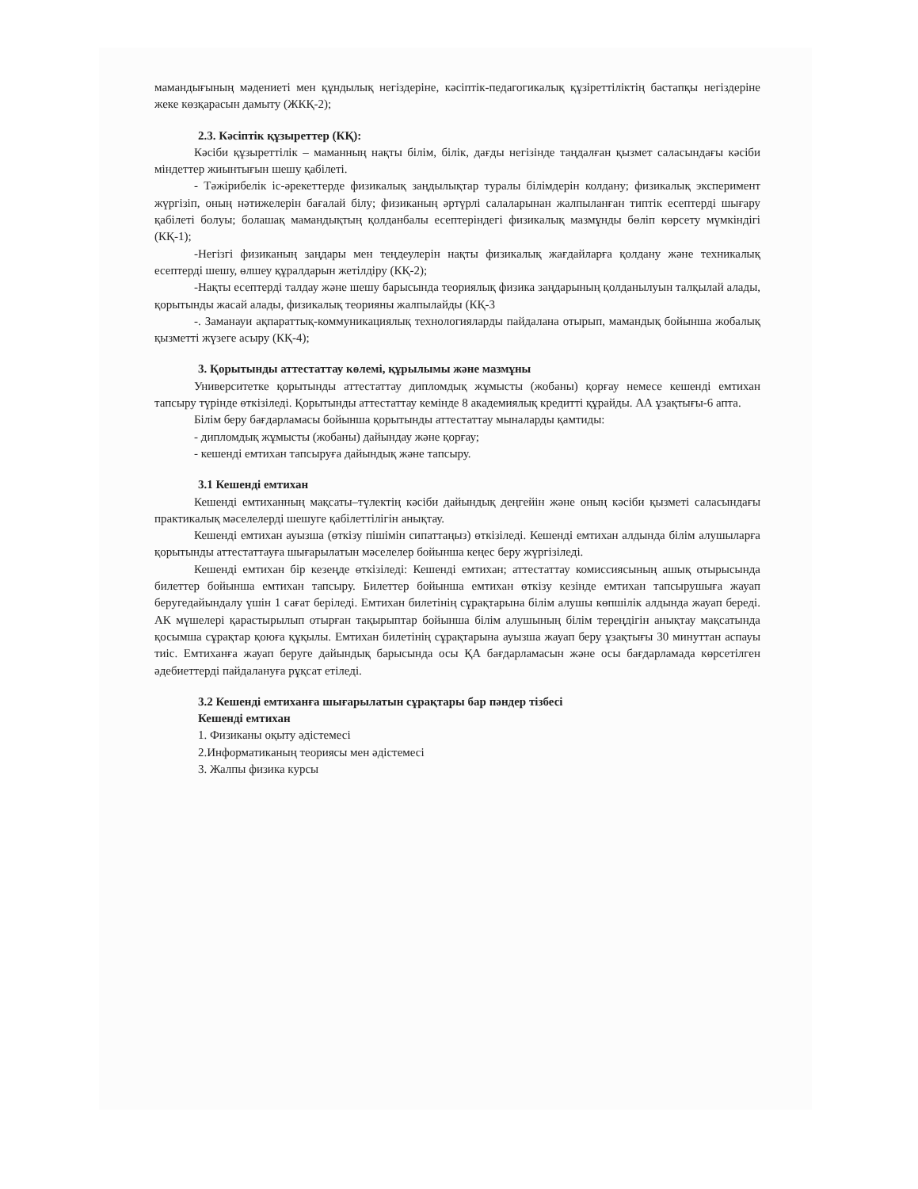мамандығының мәдениеті мен құндылық негіздеріне, кәсіптік-педагогикалық құзіреттіліктің бастапқы негіздеріне жеке көзқарасын дамыту (ЖКҚ-2);
2.3. Кәсіптік құзыреттер (КҚ):
Кәсіби құзыреттілік – маманның нақты білім, білік, дағды негізінде таңдалған қызмет саласындағы кәсіби міндеттер жиынтығын шешу қабілеті.
- Тәжірибелік іс-әрекеттерде физикалық заңдылықтар туралы білімдерін колдану; физикалық эксперимент жүргізіп, оның нәтижелерін бағалай білу; физиканың әртүрлі салаларынан жалпыланған типтік есептерді шығару қабілеті болуы; болашақ мамандықтың қолданбалы есептеріндегі физикалық мазмұнды бөліп көрсету мүмкіндігі (КҚ-1);
-Негізгі физиканың заңдары мен теңдеулерін нақты физикалық жағдайларға қолдану және техникалық есептерді шешу, өлшеу құралдарын жетілдіру (КҚ-2);
-Нақты есептерді талдау және шешу барысында теориялық физика заңдарының қолданылуын талқылай алады, қорытынды жасай алады, физикалық теорияны жалпылайды (КҚ-3
-. Заманауи ақпараттық-коммуникациялық технологияларды пайдалана отырып, мамандық бойынша жобалық қызметті жүзеге асыру (КҚ-4);
3. Қорытынды аттестаттау көлемі, құрылымы және мазмұны
Университетке қорытынды аттестаттау дипломдық жұмысты (жобаны) қорғау немесе кешенді емтихан тапсыру түрінде өткізіледі. Қорытынды аттестаттау кемінде 8 академиялық кредитті құрайды. АА ұзақтығы-6 апта.
Білім беру бағдарламасы бойынша қорытынды аттестаттау мыналарды қамтиды:
- дипломдық жұмысты (жобаны) дайындау және қорғау;
- кешенді емтихан тапсыруға дайындық және тапсыру.
3.1 Кешенді емтихан
Кешенді емтиханның мақсаты–түлектің кәсіби дайындық деңгейін және оның кәсіби қызметі саласындағы практикалық мәселелерді шешуге қабілеттілігін анықтау.
Кешенді емтихан ауызша (өткізу пішімін сипаттаңыз) өткізіледі. Кешенді емтихан алдында білім алушыларға қорытынды аттестаттауға шығарылатын мәселелер бойынша кеңес беру жүргізіледі.
Кешенді емтихан бір кезеңде өткізіледі: Кешенді емтихан; аттестаттау комиссиясының ашық отырысында билеттер бойынша емтихан тапсыру. Билеттер бойынша емтихан өткізу кезінде емтихан тапсырушыға жауап беругедайындалу үшін 1 сағат беріледі. Емтихан билетінің сұрақтарына білім алушы көпшілік алдында жауап береді. АК мүшелері қарастырылып отырған тақырыптар бойынша білім алушының білім тереңдігін анықтау мақсатында қосымша сұрақтар қоюға құқылы. Емтихан билетінің сұрақтарына ауызша жауап беру ұзақтығы 30 минуттан аспауы тиіс. Емтиханға жауап беруге дайындық барысында осы ҚА бағдарламасын және осы бағдарламада көрсетілген әдебиеттерді пайдалануға рұқсат етіледі.
3.2 Кешенді емтиханға шығарылатын сұрақтары бар пәндер тізбесі
Кешенді емтихан
1. Физиканы оқыту әдістемесі
2.Информатиканың теориясы мен әдістемесі
3. Жалпы физика курсы